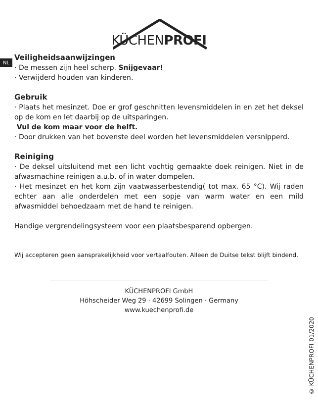KÜCHENPROFI
NL
Veiligheidsaanwijzingen
· De messen zijn heel scherp. Snijgevaar!
· Verwijderd houden van kinderen.
Gebruik
· Plaats het mesinzet. Doe er grof geschnitten levensmiddelen in en zet het deksel op de kom en let daarbij op de uitsparingen.
Vul de kom maar voor de helft.
· Door drukken van het bovenste deel worden het levensmiddelen versnipperd.
Reiniging
· De deksel uitsluitend met een licht vochtig gemaakte doek reinigen. Niet in de afwasmachine reinigen a.u.b. of in water dompelen.
· Het mesinzet en het kom zijn vaatwasserbestendig( tot max. 65 °C). Wij raden echter aan alle onderdelen met een sopje van warm water en een mild afwasmiddel behoedzaam met de hand te reinigen.
Handige vergrendelingsysteem voor een plaatsbesparend opbergen.
Wij accepteren geen aansprakelijkheid voor vertaalfouten. Alleen de Duitse tekst blijft bindend.
KÜCHENPROFI GmbH
Höhscheider Weg 29 · 42699 Solingen · Germany
www.kuechenprofi.de
© KÜCHENPROFI 01/2020